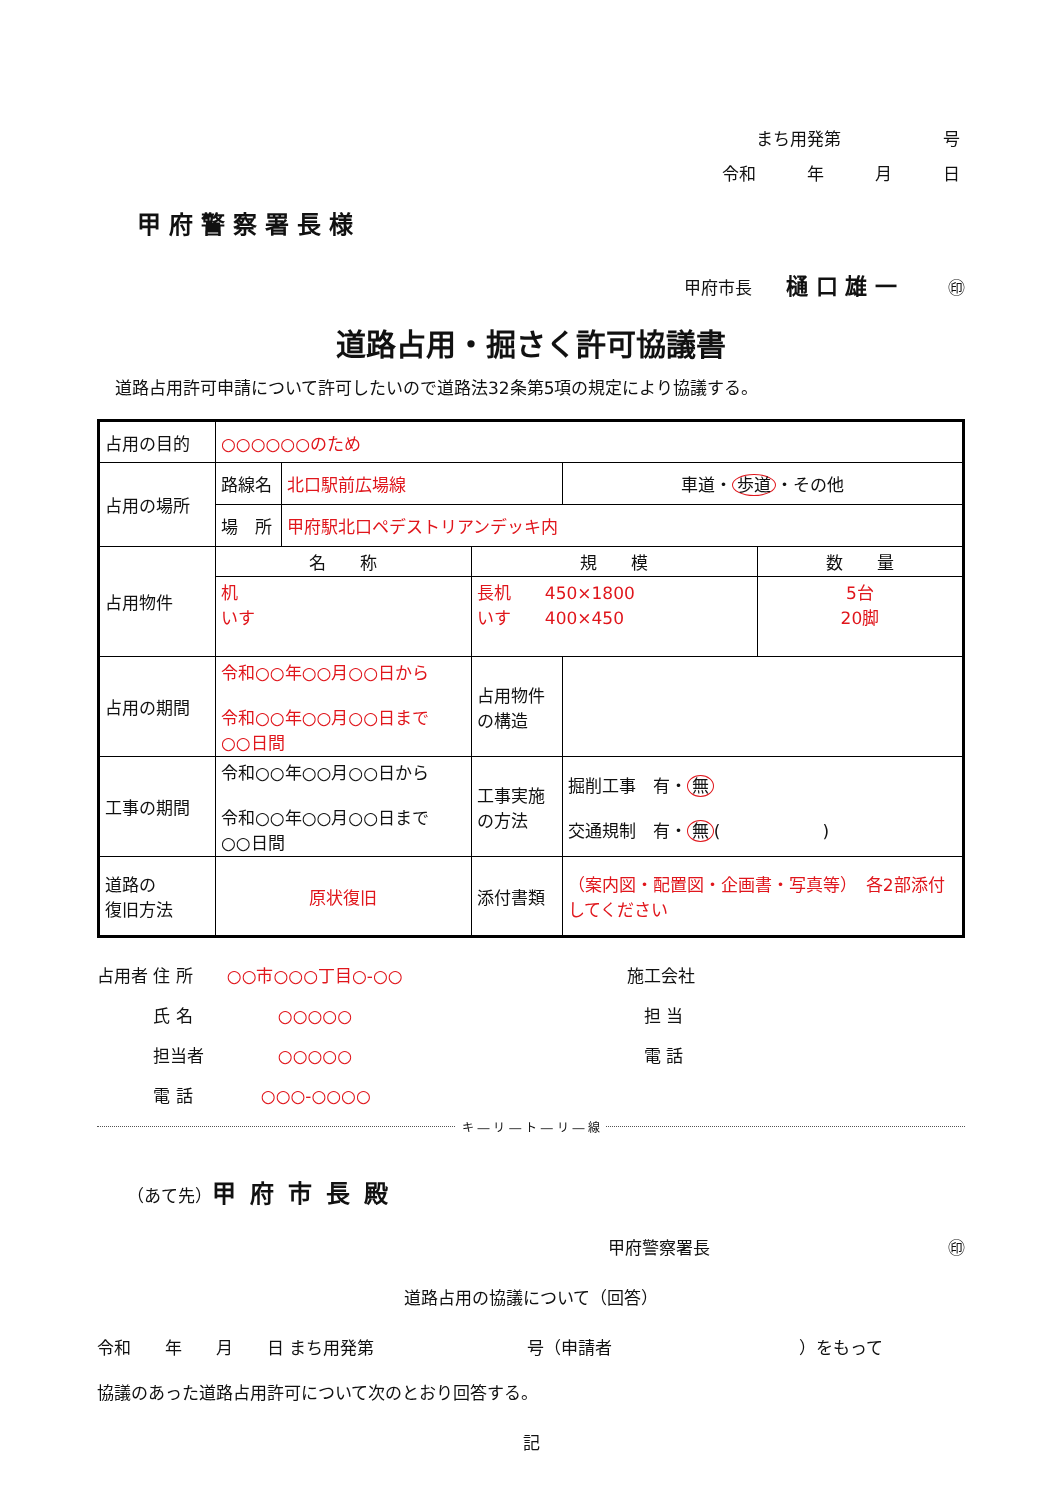まち用発第　　　　　　号
令和　　　年　　　月　　　日
甲府警察署長様
甲府市長　　樋 口 雄 一　　　㊞
道路占用・掘さく許可協議書
道路占用許可申請について許可したいので道路法32条第5項の規定により協議する。
| 占用の目的 | ○○○○○○のため | | | | |
| 占用の場所 | 路線名 | 北口駅前広場線 | | 車道・ 歩道 ・その他 | |
| | 場 所 | 甲府駅北口ペデストリアンデッキ内 | | | |
| 占用物件 | 名 称 | | 規 模 | | 数 量 |
| | 机 いす | | 長机 450×1800 いす 400×450 | | 5台 20脚 |
| 占用の期間 | 令和○○年○○月○○日から 令和○○年○○月○○日まで ○○日間 | | 占用物件 の構造 | | |
| 工事の期間 | 令和○○年○○月○○日から 令和○○年○○月○○日まで ○○日間 | | 工事実施 の方法 | 掘削工事 有・ 無 交通規制 有・ 無 ( ) | |
| 道路の 復旧方法 | 原状復旧 | | 添付書類 | （案内図・配置図・企画書・写真等） 各2部添付してください | |
占用者 住 所　　○○市○○○丁目○-○○
　　　 氏 名　　　　　○○○○○
　　　 担当者　　　　 ○○○○○
　　　 電 話　　　　○○○-○○○○
施工会社
　担 当
　電 話
キ ― リ ― ト ― リ ― 線
（あて先）甲府市長殿
甲府警察署長　　　　　　　　　　　　　　㊞
道路占用の協議について（回答）
令和　　年　　月　　日 まち用発第　　　　　　　　　号（申請者　　　　　　　　　　　）をもって
協議のあった道路占用許可について次のとおり回答する。
記